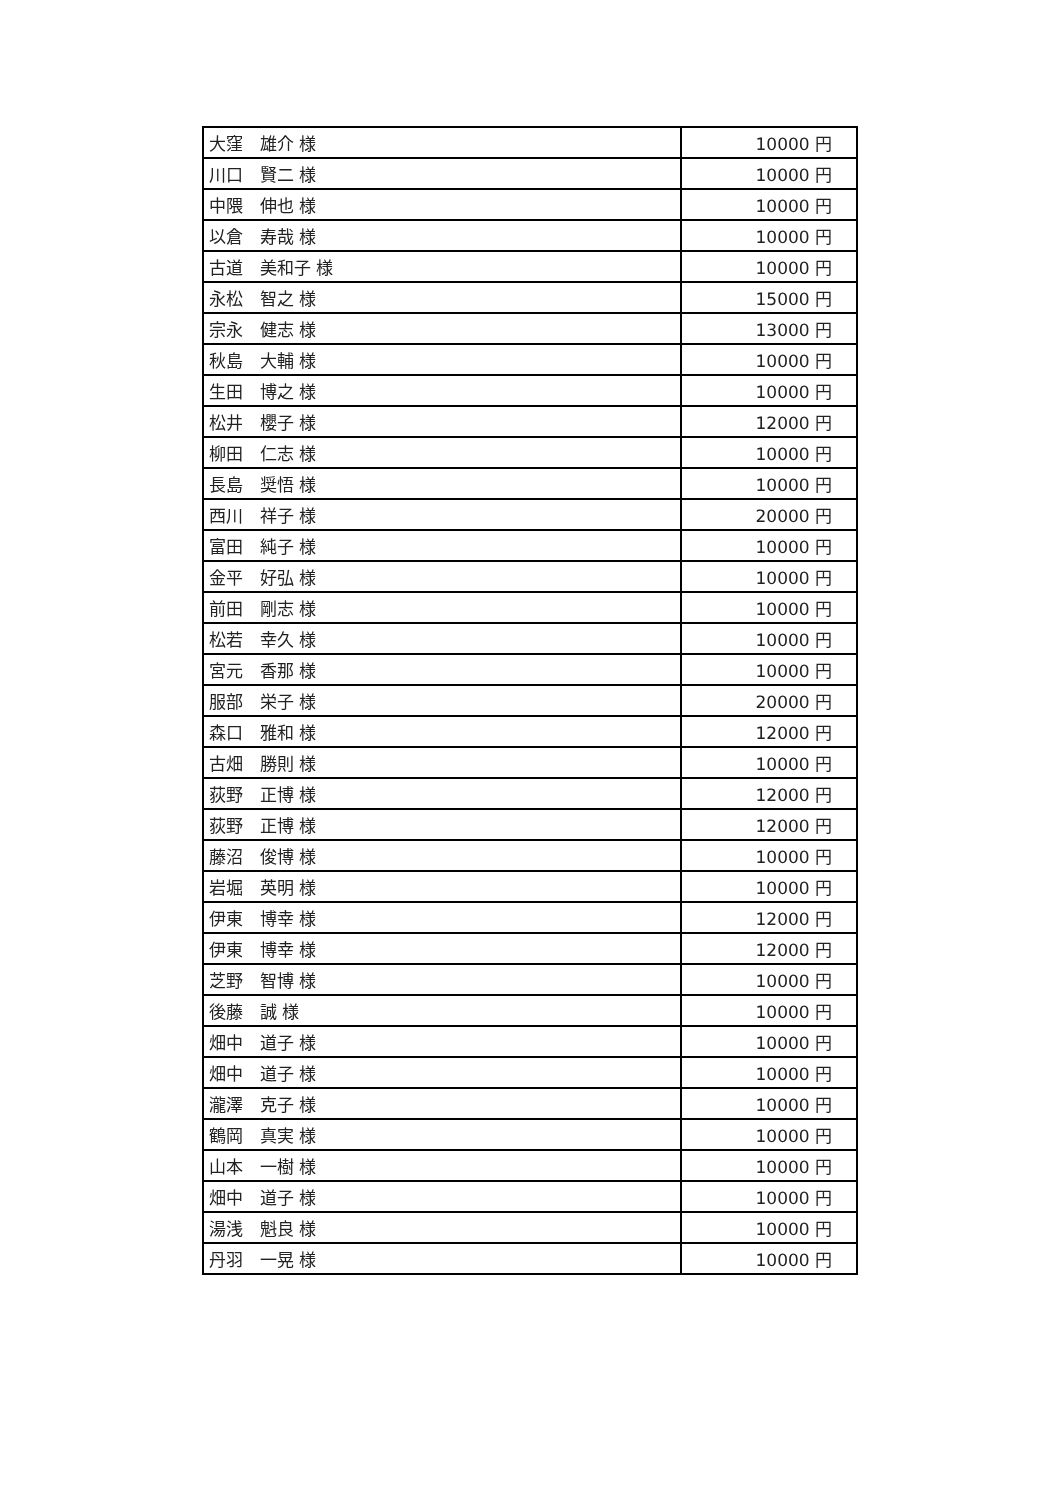| 大窪 雄介 様 | 10000 円 |
| 川口 賢二 様 | 10000 円 |
| 中隈 伸也 様 | 10000 円 |
| 以倉 寿哉 様 | 10000 円 |
| 古道 美和子 様 | 10000 円 |
| 永松 智之 様 | 15000 円 |
| 宗永 健志 様 | 13000 円 |
| 秋島 大輔 様 | 10000 円 |
| 生田 博之 様 | 10000 円 |
| 松井 櫻子 様 | 12000 円 |
| 柳田 仁志 様 | 10000 円 |
| 長島 奨悟 様 | 10000 円 |
| 西川 祥子 様 | 20000 円 |
| 富田 純子 様 | 10000 円 |
| 金平 好弘 様 | 10000 円 |
| 前田 剛志 様 | 10000 円 |
| 松若 幸久 様 | 10000 円 |
| 宮元 香那 様 | 10000 円 |
| 服部 栄子 様 | 20000 円 |
| 森口 雅和 様 | 12000 円 |
| 古畑 勝則 様 | 10000 円 |
| 荻野 正博 様 | 12000 円 |
| 荻野 正博 様 | 12000 円 |
| 藤沼 俊博 様 | 10000 円 |
| 岩堀 英明 様 | 10000 円 |
| 伊東 博幸 様 | 12000 円 |
| 伊東 博幸 様 | 12000 円 |
| 芝野 智博 様 | 10000 円 |
| 後藤 誠 様 | 10000 円 |
| 畑中 道子 様 | 10000 円 |
| 畑中 道子 様 | 10000 円 |
| 瀧澤 克子 様 | 10000 円 |
| 鶴岡 真実 様 | 10000 円 |
| 山本 一樹 様 | 10000 円 |
| 畑中 道子 様 | 10000 円 |
| 湯浅 魁良 様 | 10000 円 |
| 丹羽 一晃 様 | 10000 円 |